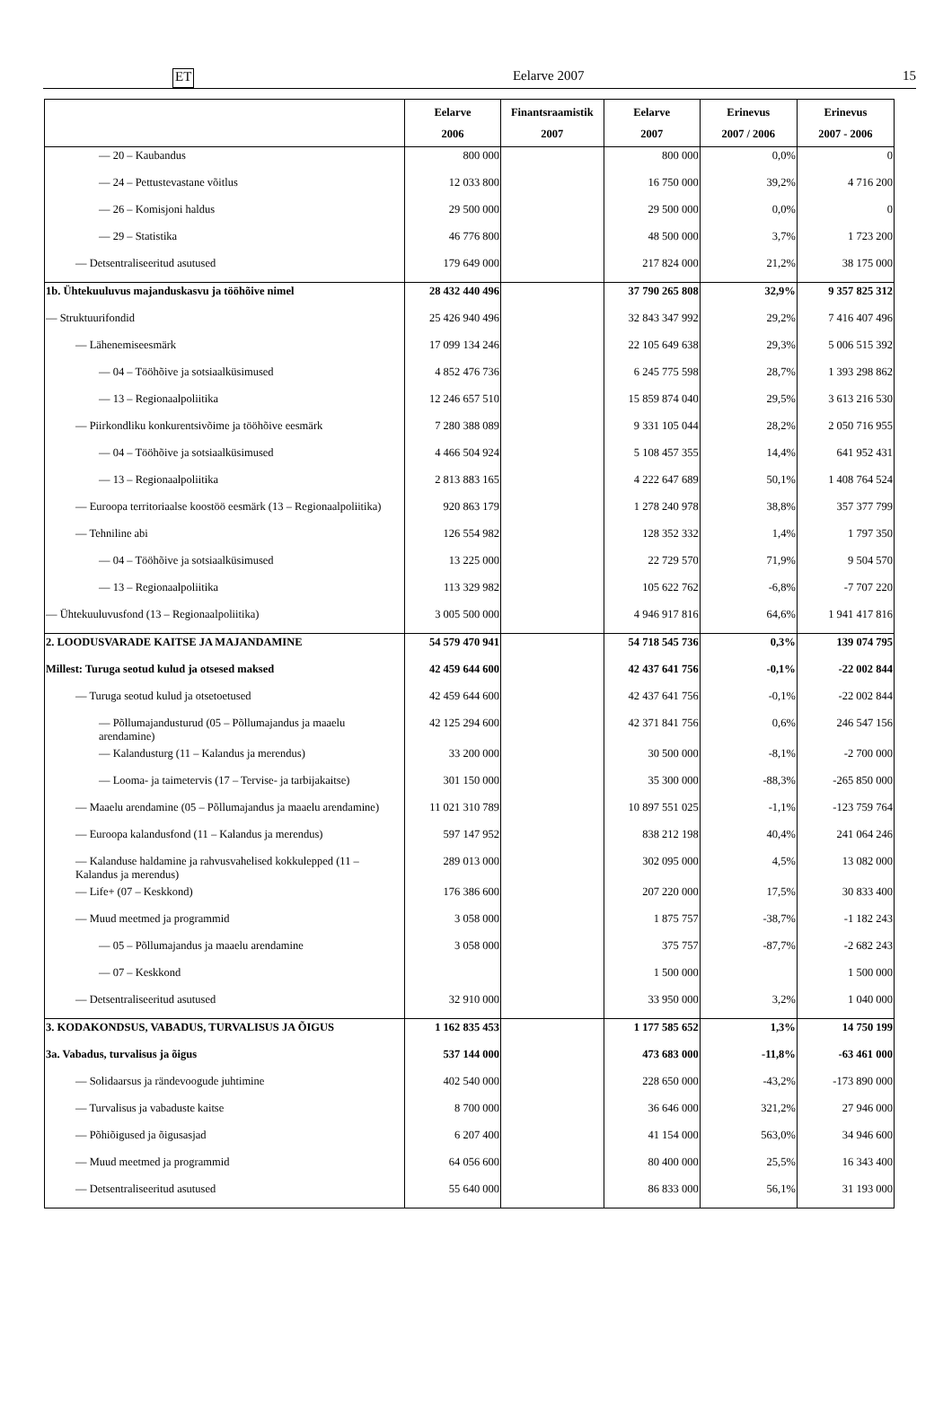ET Eelarve 2007 15
| | Eelarve 2006 | Finantsraamistik 2007 | Eelarve 2007 | Erinevus 2007 / 2006 | Erinevus 2007 - 2006 |
| --- | --- | --- | --- | --- | --- |
| — 20 – Kaubandus | 800 000 | | 800 000 | 0,0% | 0 |
| — 24 – Pettustevastane võitlus | 12 033 800 | | 16 750 000 | 39,2% | 4 716 200 |
| — 26 – Komisjoni haldus | 29 500 000 | | 29 500 000 | 0,0% | 0 |
| — 29 – Statistika | 46 776 800 | | 48 500 000 | 3,7% | 1 723 200 |
| — Detsentraliseeritud asutused | 179 649 000 | | 217 824 000 | 21,2% | 38 175 000 |
| 1b. Ühtekuuluvus majanduskasvu ja tööhõive nimel | 28 432 440 496 | | 37 790 265 808 | 32,9% | 9 357 825 312 |
| — Struktuurifondid | 25 426 940 496 | | 32 843 347 992 | 29,2% | 7 416 407 496 |
| — Lähenemiseesmärk | 17 099 134 246 | | 22 105 649 638 | 29,3% | 5 006 515 392 |
| — 04 – Tööhõive ja sotsiaalküsimused | 4 852 476 736 | | 6 245 775 598 | 28,7% | 1 393 298 862 |
| — 13 – Regionaalpoliitika | 12 246 657 510 | | 15 859 874 040 | 29,5% | 3 613 216 530 |
| — Piirkondliku konkurentsivõime ja tööhõive eesmärk | 7 280 388 089 | | 9 331 105 044 | 28,2% | 2 050 716 955 |
| — 04 – Tööhõive ja sotsiaalküsimused | 4 466 504 924 | | 5 108 457 355 | 14,4% | 641 952 431 |
| — 13 – Regionaalpoliitika | 2 813 883 165 | | 4 222 647 689 | 50,1% | 1 408 764 524 |
| — Euroopa territoriaalse koostöö eesmärk (13 – Regionaalpoliitika) | 920 863 179 | | 1 278 240 978 | 38,8% | 357 377 799 |
| — Tehniline abi | 126 554 982 | | 128 352 332 | 1,4% | 1 797 350 |
| — 04 – Tööhõive ja sotsiaalküsimused | 13 225 000 | | 22 729 570 | 71,9% | 9 504 570 |
| — 13 – Regionaalpoliitika | 113 329 982 | | 105 622 762 | -6,8% | -7 707 220 |
| — Ühtekuuluvusfond (13 – Regionaalpoliitika) | 3 005 500 000 | | 4 946 917 816 | 64,6% | 1 941 417 816 |
| 2. LOODUSVARADE KAITSE JA MAJANDAMINE | 54 579 470 941 | | 54 718 545 736 | 0,3% | 139 074 795 |
| Millest: Turuga seotud kulud ja otsesed maksed | 42 459 644 600 | | 42 437 641 756 | -0,1% | -22 002 844 |
| — Turuga seotud kulud ja otsetoetused | 42 459 644 600 | | 42 437 641 756 | -0,1% | -22 002 844 |
| — Põllumajandusturud (05 – Põllumajandus ja maaelu arendamine) | 42 125 294 600 | | 42 371 841 756 | 0,6% | 246 547 156 |
| — Kalandusturg (11 – Kalandus ja merendus) | 33 200 000 | | 30 500 000 | -8,1% | -2 700 000 |
| — Looma- ja taimetervis (17 – Tervise- ja tarbijakaitse) | 301 150 000 | | 35 300 000 | -88,3% | -265 850 000 |
| — Maaelu arendamine (05 – Põllumajandus ja maaelu arendamine) | 11 021 310 789 | | 10 897 551 025 | -1,1% | -123 759 764 |
| — Euroopa kalandusfond (11 – Kalandus ja merendus) | 597 147 952 | | 838 212 198 | 40,4% | 241 064 246 |
| — Kalanduse haldamine ja rahvusvahelised kokkulepped (11 – Kalandus ja merendus) | 289 013 000 | | 302 095 000 | 4,5% | 13 082 000 |
| — Life+ (07 – Keskkond) | 176 386 600 | | 207 220 000 | 17,5% | 30 833 400 |
| — Muud meetmed ja programmid | 3 058 000 | | 1 875 757 | -38,7% | -1 182 243 |
| — 05 – Põllumajandus ja maaelu arendamine | 3 058 000 | | 375 757 | -87,7% | -2 682 243 |
| — 07 – Keskkond | | | 1 500 000 | | 1 500 000 |
| — Detsentraliseeritud asutused | 32 910 000 | | 33 950 000 | 3,2% | 1 040 000 |
| 3. KODAKONDSUS, VABADUS, TURVALISUS JA ÕIGUS | 1 162 835 453 | | 1 177 585 652 | 1,3% | 14 750 199 |
| 3a. Vabadus, turvalisus ja õigus | 537 144 000 | | 473 683 000 | -11,8% | -63 461 000 |
| — Solidaarsus ja rändevoogude juhtimine | 402 540 000 | | 228 650 000 | -43,2% | -173 890 000 |
| — Turvalisus ja vabaduste kaitse | 8 700 000 | | 36 646 000 | 321,2% | 27 946 000 |
| — Põhiõigused ja õigusasjad | 6 207 400 | | 41 154 000 | 563,0% | 34 946 600 |
| — Muud meetmed ja programmid | 64 056 600 | | 80 400 000 | 25,5% | 16 343 400 |
| — Detsentraliseeritud asutused | 55 640 000 | | 86 833 000 | 56,1% | 31 193 000 |